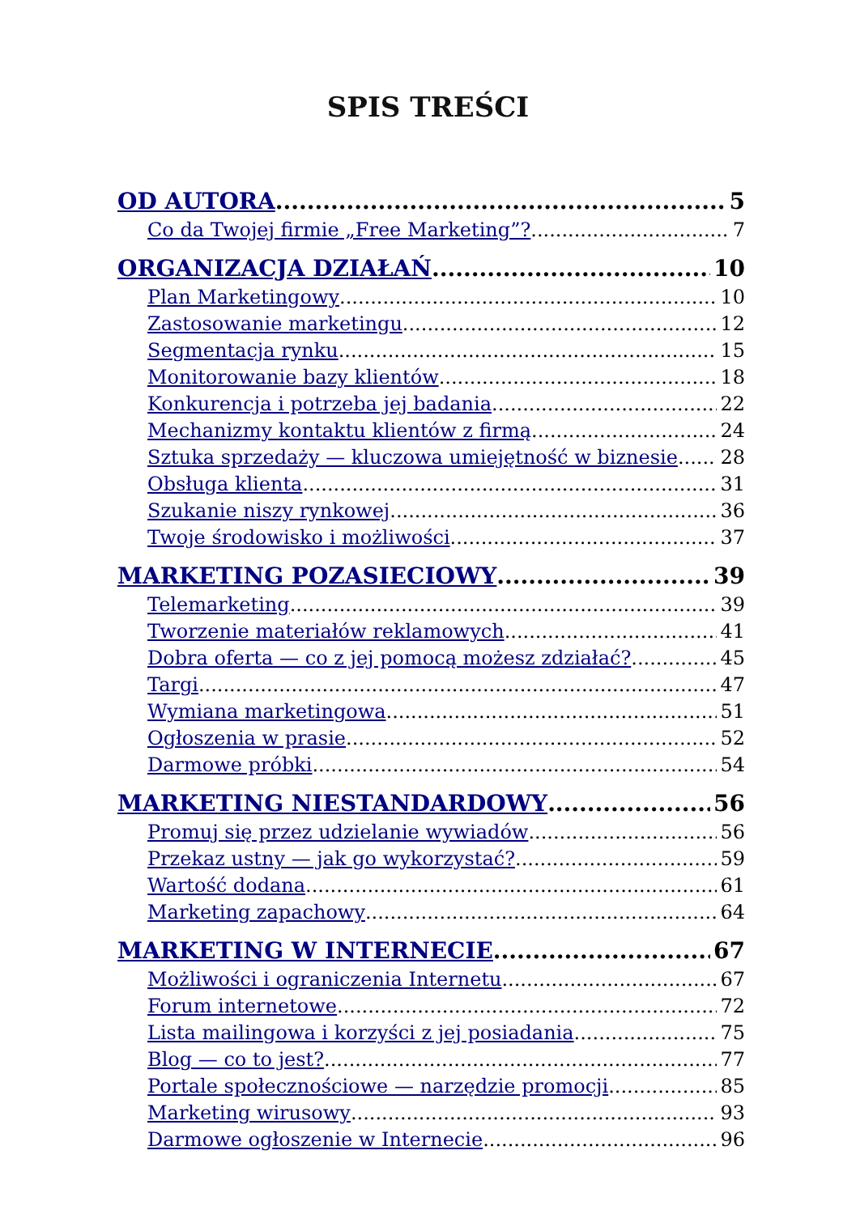SPIS TREŚCI
OD AUTORA 5
Co da Twojej firmie „Free Marketing”? 7
ORGANIZACJA DZIAŁAŃ 10
Plan Marketingowy 10
Zastosowanie marketingu 12
Segmentacja rynku 15
Monitorowanie bazy klientów 18
Konkurencja i potrzeba jej badania 22
Mechanizmy kontaktu klientów z firmą 24
Sztuka sprzedaży — kluczowa umiejętność w biznesie 28
Obsługa klienta 31
Szukanie niszy rynkowej 36
Twoje środowisko i możliwości 37
MARKETING POZASIECIOWY 39
Telemarketing 39
Tworzenie materiałów reklamowych 41
Dobra oferta — co z jej pomocą możesz zdziałać? 45
Targi 47
Wymiana marketingowa 51
Ogłoszenia w prasie 52
Darmowe próbki 54
MARKETING NIESTANDARDOWY 56
Promuj się przez udzielanie wywiadów 56
Przekaz ustny — jak go wykorzystać? 59
Wartość dodana 61
Marketing zapachowy 64
MARKETING W INTERNECIE 67
Możliwości i ograniczenia Internetu 67
Forum internetowe 72
Lista mailingowa i korzyści z jej posiadania 75
Blog — co to jest? 77
Portale społecznościowe — narzędzie promocji 85
Marketing wirusowy 93
Darmowe ogłoszenie w Internecie 96